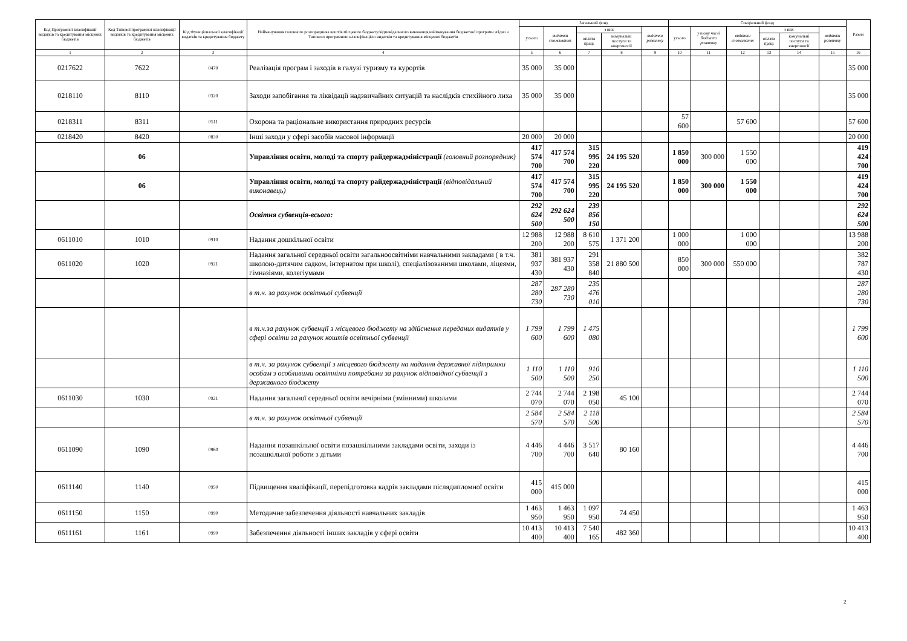| Код Програмної класифікації видатків та кредитування місцевих бюджетів | Код Типової програмної класифікації видатків та кредитування місцевих бюджетів | Код Функціональної класифікації видатків та кредитування бюджету | Найменування головного розпорядника коштів місцевого бюджету/відповідального виконавця,найменування бюджетної програми згідно з Типовою програмною класифікацією видатків та кредитування місцевих бюджетів | Загальний фонд | | | | | Спеціальний фонд | | | | | | Разом |
| --- | --- | --- | --- | --- | --- | --- | --- | --- | --- | --- | --- | --- | --- | --- | --- |
| | | | | усього | видатки споживання | з них | | видатки розвитку | усього | у тому числі бюджет розвитку | видатки споживання | з них | | видатки розвитку | |
| | | | | | | оплата праці | комунальні послуги та енергоносії | | | | | оплата праці | комунальні послуги та енергоносії | | |
| 1 | 2 | 3 | 4 | 5 | 6 | 7 | 8 | 9 | 10 | 11 | 12 | 13 | 14 | 15 | 16 |
| 0217622 | 7622 | 0470 | Реалізація програм і заходів в галузі туризму та курортів | 35 000 | 35 000 | | | | | | | | | | 35 000 |
| 0218110 | 8110 | 0320 | Заходи запобігання та ліквідації надзвичайних ситуацій та наслідків стихійного лиха | 35 000 | 35 000 | | | | | | | | | | 35 000 |
| 0218311 | 8311 | 0511 | Охорона та раціональне використання природних ресурсів | | | | | | 57 600 | | 57 600 | | | | 57 600 |
| 0218420 | 8420 | 0830 | Інші заходи у сфері засобів масової інформації | 20 000 | 20 000 | | | | | | | | | | 20 000 |
| | 06 | | Управління освіти, молоді та спорту райдержадміністрації (головний розпорядник) | 417 574 700 | 417 574 700 | 315 995 220 | 24 195 520 | | 1 850 000 | 300 000 | 1 550 000 | | | | 419 424 700 |
| | 06 | | Управління освіти, молоді та спорту райдержадміністрації (відповідальний виконавець) | 417 574 700 | 417 574 700 | 315 995 220 | 24 195 520 | | 1 850 000 | 300 000 | 1 550 000 | | | | 419 424 700 |
| | | | Освітня субвенція-всього: | 292 624 500 | 292 624 500 | 239 856 150 | | | | | | | | | 292 624 500 |
| 0611010 | 1010 | 0910 | Надання дошкільної освіти | 12 988 200 | 12 988 200 | 8 610 575 | 1 371 200 | | 1 000 000 | | 1 000 000 | | | | 13 988 200 |
| 0611020 | 1020 | 0921 | Надання загальної середньої освіти загальноосвітніми навчальними закладами ( в т.ч. школою-дитячим садком, інтернатом при школі), спеціалізованими школами, ліцеями, гімназіями, колегіумами | 381 937 430 | 381 937 430 | 291 358 840 | 21 880 500 | | 850 000 | 300 000 | 550 000 | | | | 382 787 430 |
| | | | в т.ч. за рахунок освітньої субвенції | 287 280 730 | 287 280 730 | 235 476 010 | | | | | | | | | 287 280 730 |
| | | | в т.ч.за рахунок субвенції з місцевого бюджету на здійснення переданих видатків у сфері освіти за рахунок коштів освітньої субвенції | 1 799 600 | 1 799 600 | 1 475 080 | | | | | | | | | 1 799 600 |
| | | | в т.ч. за рахунок субвенції з місцевого бюджету на надання державної підтримки особам з особливими освітніми потребами за рахунок відповідної субвенції з державного бюджету | 1 110 500 | 1 110 500 | 910 250 | | | | | | | | | 1 110 500 |
| 0611030 | 1030 | 0921 | Надання загальної середньої освіти вечірніми (змінними) школами | 2 744 070 | 2 744 070 | 2 198 050 | 45 100 | | | | | | | | 2 744 070 |
| | | | в т.ч. за рахунок освітньої субвенції | 2 584 570 | 2 584 570 | 2 118 500 | | | | | | | | | 2 584 570 |
| 0611090 | 1090 | 0960 | Надання позашкільної освіти позашкільними закладами освіти, заходи із позашкільної роботи з дітьми | 4 446 700 | 4 446 700 | 3 517 640 | 80 160 | | | | | | | | 4 446 700 |
| 0611140 | 1140 | 0950 | Підвищення кваліфікації, перепідготовка кадрів закладами післядипломної освіти | 415 000 | 415 000 | | | | | | | | | | 415 000 |
| 0611150 | 1150 | 0990 | Методичне забезпечення діяльності навчальних закладів | 1 463 950 | 1 463 950 | 1 097 950 | 74 450 | | | | | | | | 1 463 950 |
| 0611161 | 1161 | 0990 | Забезпечення діяльності інших закладів у сфері освіти | 10 413 400 | 10 413 400 | 7 540 165 | 482 360 | | | | | | | | 10 413 400 |
2